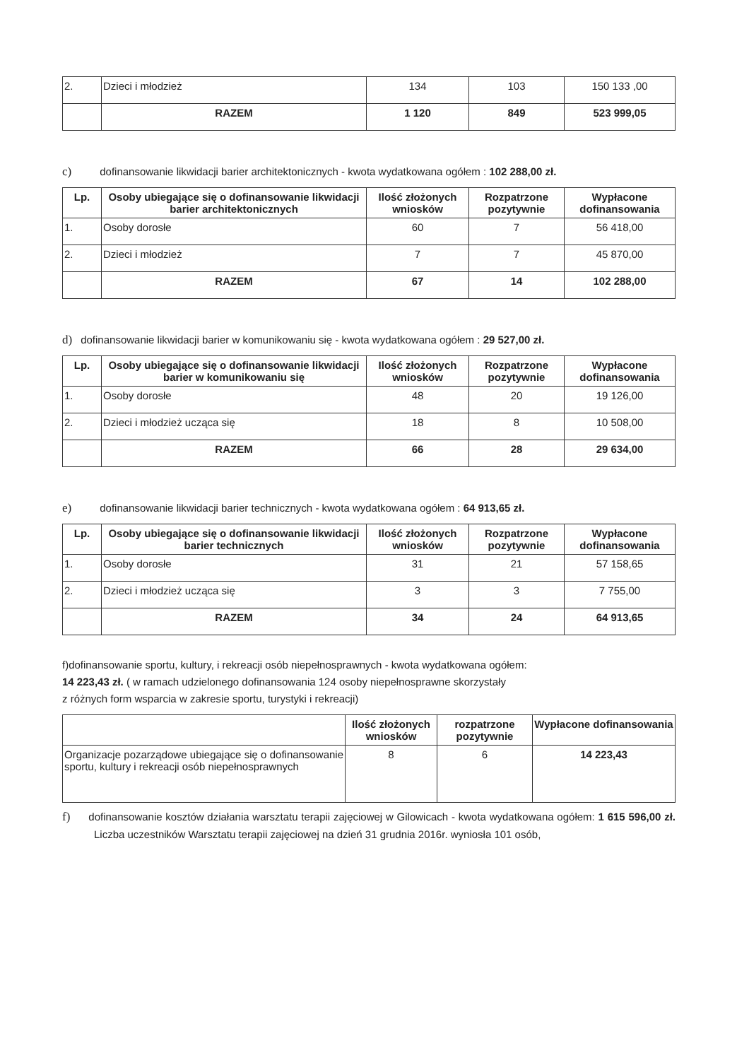| 2. | Dzieci i młodzież | 134 | 103 | 150 133 ,00 |
| | RAZEM | 1 120 | 849 | 523 999,05 |
c) dofinansowanie likwidacji barier architektonicznych - kwota wydatkowana ogółem : 102 288,00 zł.
| Lp. | Osoby ubiegające się o dofinansowanie likwidacji barier architektonicznych | Ilość złożonych wniosków | Rozpatrzone pozytywnie | Wypłacone dofinansowania |
| --- | --- | --- | --- | --- |
| 1. | Osoby dorosłe | 60 | 7 | 56 418,00 |
| 2. | Dzieci i młodzież | 7 | 7 | 45 870,00 |
| | RAZEM | 67 | 14 | 102 288,00 |
d) dofinansowanie likwidacji barier w komunikowaniu się - kwota wydatkowana ogółem : 29 527,00 zł.
| Lp. | Osoby ubiegające się o dofinansowanie likwidacji barier w komunikowaniu się | Ilość złożonych wniosków | Rozpatrzone pozytywnie | Wypłacone dofinansowania |
| --- | --- | --- | --- | --- |
| 1. | Osoby dorosłe | 48 | 20 | 19 126,00 |
| 2. | Dzieci i młodzież ucząca się | 18 | 8 | 10 508,00 |
| | RAZEM | 66 | 28 | 29 634,00 |
e) dofinansowanie likwidacji barier technicznych - kwota wydatkowana ogółem : 64 913,65 zł.
| Lp. | Osoby ubiegające się o dofinansowanie likwidacji barier technicznych | Ilość złożonych wniosków | Rozpatrzone pozytywnie | Wypłacone dofinansowania |
| --- | --- | --- | --- | --- |
| 1. | Osoby dorosłe | 31 | 21 | 57 158,65 |
| 2. | Dzieci i młodzież ucząca się | 3 | 3 | 7 755,00 |
| | RAZEM | 34 | 24 | 64 913,65 |
f)dofinansowanie sportu, kultury, i rekreacji osób niepełnosprawnych - kwota wydatkowana ogółem:
14 223,43 zł. ( w ramach udzielonego dofinansowania 124 osoby niepełnosprawne skorzystały
z różnych form wsparcia w zakresie sportu, turystyki i rekreacji)
| | Ilość złożonych wniosków | rozpatrzone pozytywnie | Wypłacone dofinansowania |
| --- | --- | --- | --- |
| Organizacje pozarządowe ubiegające się o dofinansowanie sportu, kultury i rekreacji osób niepełnosprawnych | 8 | 6 | 14 223,43 |
f) dofinansowanie kosztów działania warsztatu terapii zajęciowej w Gilowicach - kwota wydatkowana ogółem: 1 615 596,00 zł. Liczba uczestników Warsztatu terapii zajęciowej na dzień 31 grudnia 2016r. wyniosła 101 osób,